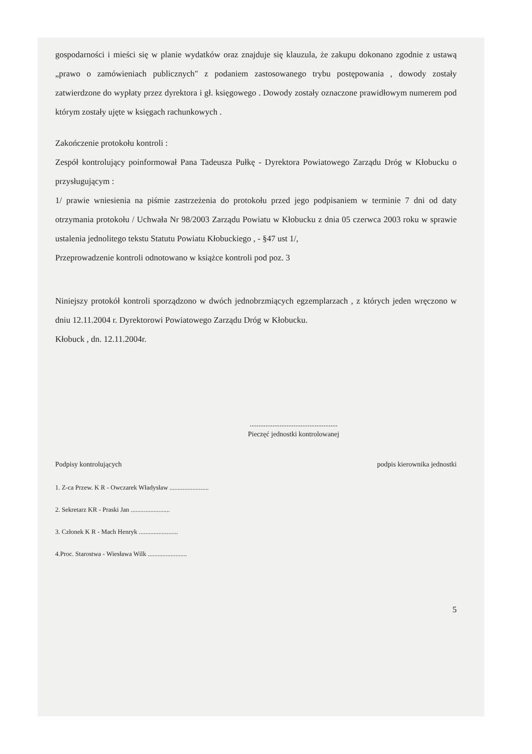gospodarności i mieści się w planie wydatków oraz znajduje się klauzula, że zakupu dokonano zgodnie z ustawą „prawo o zamówieniach publicznych" z podaniem zastosowanego trybu postępowania , dowody zostały zatwierdzone do wypłaty przez dyrektora i gł. księgowego . Dowody zostały oznaczone prawidłowym numerem pod którym zostały ujęte w księgach rachunkowych .
Zakończenie protokołu kontroli :
Zespół kontrolujący poinformował Pana Tadeusza Pułkę - Dyrektora Powiatowego Zarządu Dróg w Kłobucku o przysługującym :
1/ prawie wniesienia na piśmie zastrzeżenia do protokołu przed jego podpisaniem w terminie 7 dni od daty otrzymania protokołu / Uchwała Nr 98/2003 Zarządu Powiatu w Kłobucku z dnia 05 czerwca 2003 roku w sprawie ustalenia jednolitego tekstu Statutu Powiatu Kłobuckiego , - §47 ust 1/,
Przeprowadzenie kontroli odnotowano w książce kontroli pod poz. 3
Niniejszy protokół kontroli sporządzono w dwóch jednobrzmiących egzemplarzach , z których jeden wręczono w dniu 12.11.2004 r. Dyrektorowi Powiatowego Zarządu Dróg w Kłobucku.
Kłobuck , dn. 12.11.2004r.
..................................................
Pieczęć jednostki kontrolowanej
Podpisy kontrolujących podpis kierownika jednostki
1. Z-ca Przew. K R - Owczarek Władysław ........................
2. Sekretarz KR - Praski Jan ........................
3. Członek K R - Mach Henryk ........................
4.Proc. Starostwa - Wiesława Wilk ........................
5